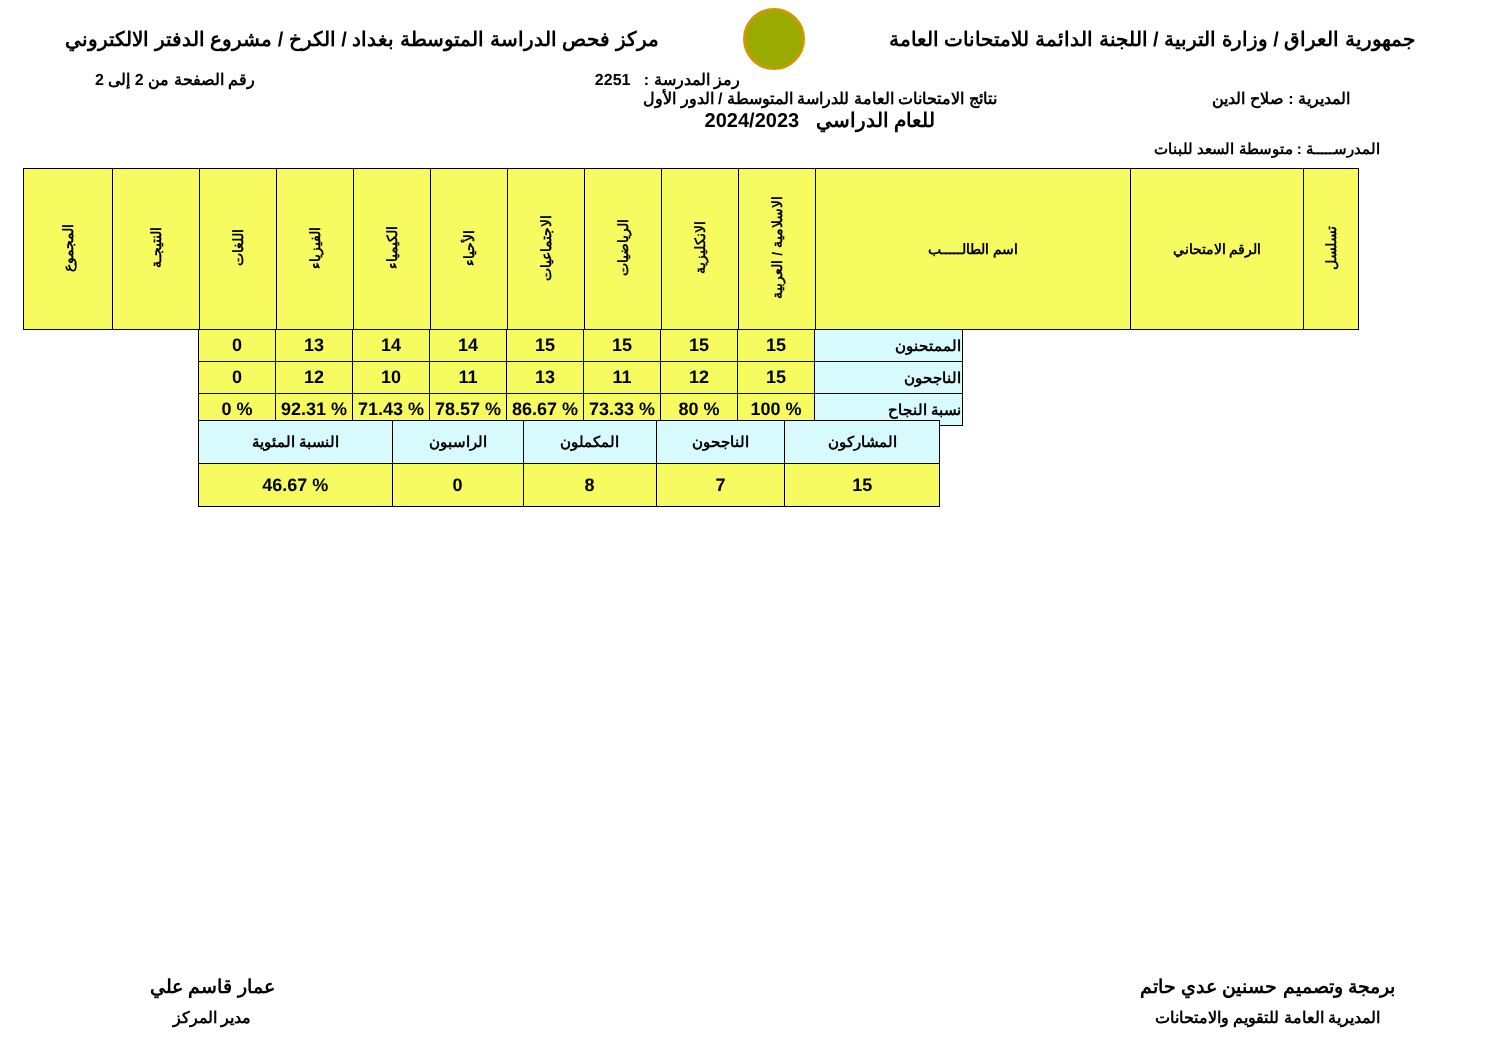جمهورية العراق / وزارة التربية / اللجنة الدائمة للامتحانات العامة
مركز فحص الدراسة المتوسطة بغداد / الكرخ / مشروع الدفتر الالكتروني
رمز المدرسة : 2251 رقم الصفحة من 2 إلى 2
المديرية : صلاح الدين نتائج الامتحانات العامة للدراسة المتوسطة / الدور الأول
للعام الدراسي 2024/2023
المدرســـــة : متوسطة السعد للبنات
| تسلسل | الرقم الامتحاني | اسم الطالـــــب | الاسلامية / العربية | الانكليزية | الرياضيات | الاجتماعيات | الأحياء | الكيمياء | الفيزياء | اللغات | النتيجـة | المجموع |
| --- | --- | --- | --- | --- | --- | --- | --- | --- | --- | --- | --- | --- |
| الممتحنون | 15 | 15 | 15 | 15 | 14 | 14 | 13 | 0 |
| الناجحون | 15 | 12 | 11 | 13 | 11 | 10 | 12 | 0 |
| نسبة النجاح | % 100 | % 80 | % 73.33 | % 86.67 | % 78.57 | % 71.43 | % 92.31 | % 0 |
| المشاركون | الناجحون | المكملون | الراسبون | النسبة المئوية |
| 15 | 7 | 8 | 0 | % 46.67 |
برمجة وتصميم حسنين عدي حاتم
المديرية العامة للتقويم والامتحانات
عمار قاسم علي
مدير المركز